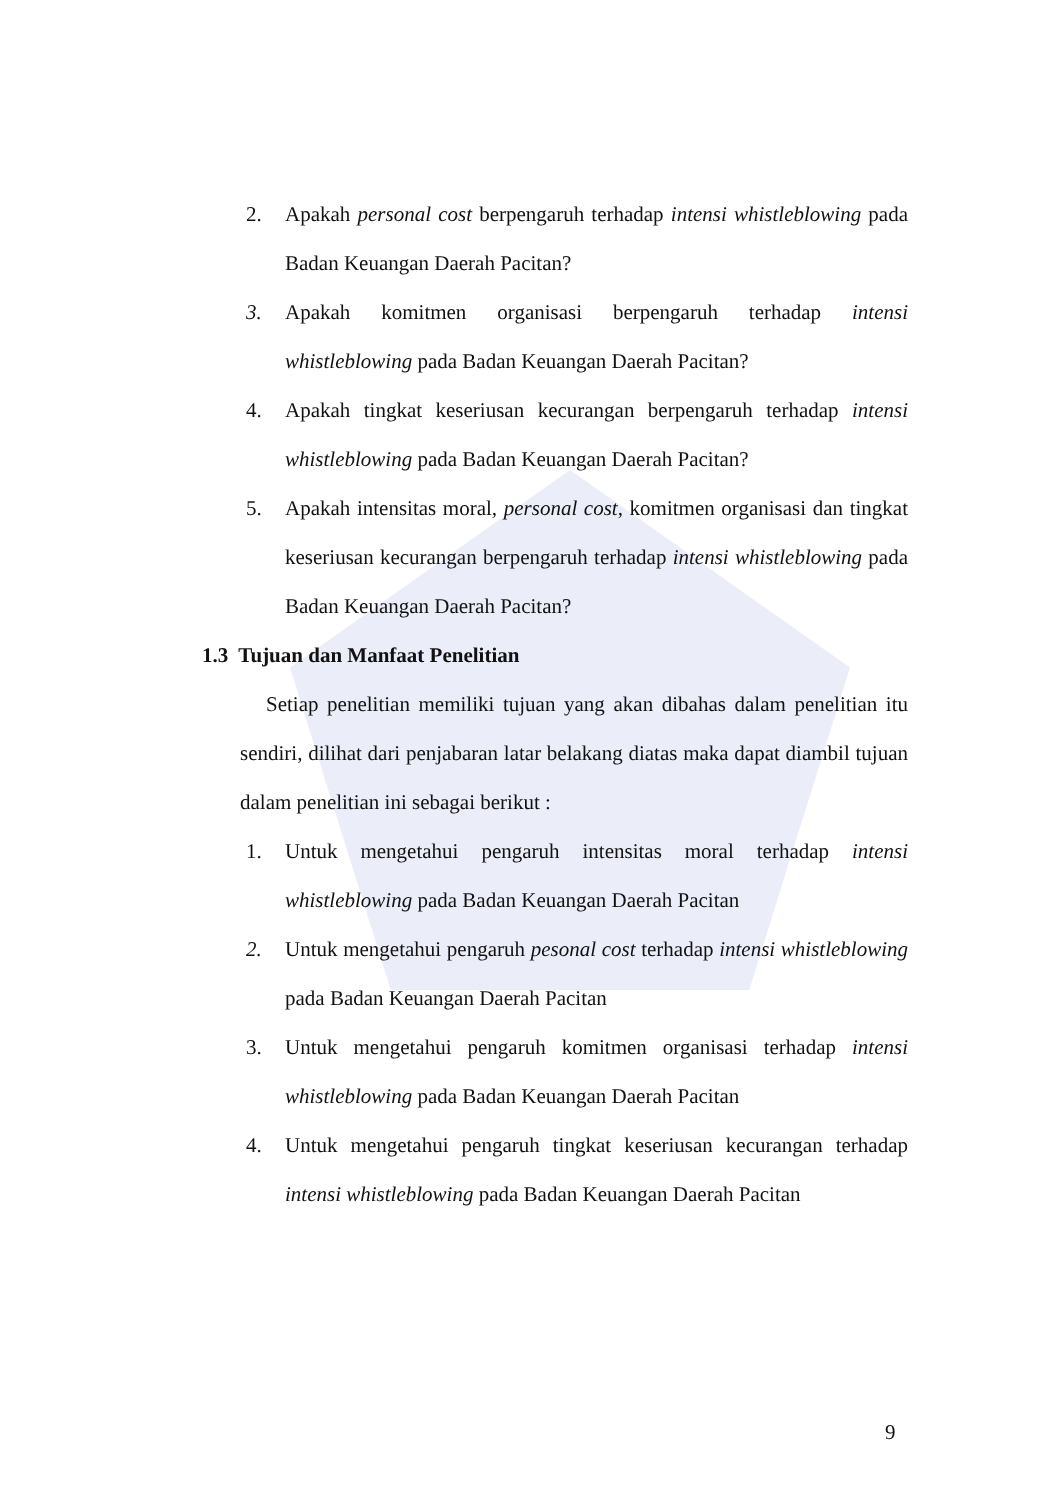2. Apakah personal cost berpengaruh terhadap intensi whistleblowing pada Badan Keuangan Daerah Pacitan?
3. Apakah komitmen organisasi berpengaruh terhadap intensi whistleblowing pada Badan Keuangan Daerah Pacitan?
4. Apakah tingkat keseriusan kecurangan berpengaruh terhadap intensi whistleblowing pada Badan Keuangan Daerah Pacitan?
5. Apakah intensitas moral, personal cost, komitmen organisasi dan tingkat keseriusan kecurangan berpengaruh terhadap intensi whistleblowing pada Badan Keuangan Daerah Pacitan?
1.3 Tujuan dan Manfaat Penelitian
Setiap penelitian memiliki tujuan yang akan dibahas dalam penelitian itu sendiri, dilihat dari penjabaran latar belakang diatas maka dapat diambil tujuan dalam penelitian ini sebagai berikut :
1. Untuk mengetahui pengaruh intensitas moral terhadap intensi whistleblowing pada Badan Keuangan Daerah Pacitan
2. Untuk mengetahui pengaruh pesonal cost terhadap intensi whistleblowing pada Badan Keuangan Daerah Pacitan
3. Untuk mengetahui pengaruh komitmen organisasi terhadap intensi whistleblowing pada Badan Keuangan Daerah Pacitan
4. Untuk mengetahui pengaruh tingkat keseriusan kecurangan terhadap intensi whistleblowing pada Badan Keuangan Daerah Pacitan
9